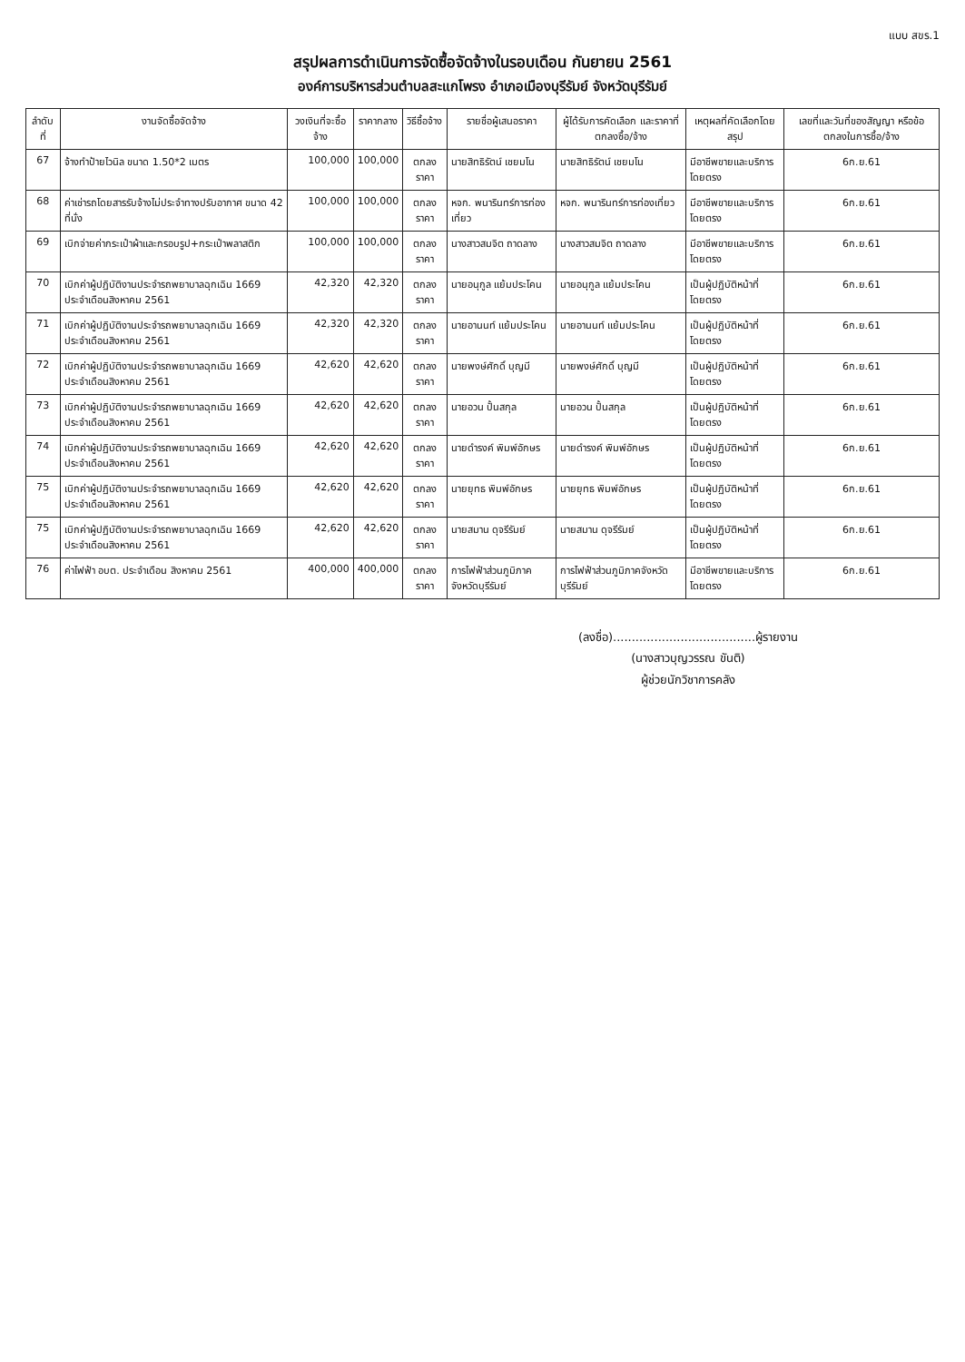แบบ สขร.1
สรุปผลการดำเนินการจัดซื้อจัดจ้างในรอบเดือน กันยายน 2561
องค์การบริหารส่วนตำบลสะแกโพรง อำเภอเมืองบุรีรัมย์ จังหวัดบุรีรัมย์
| ลำดับที่ | งานจัดซื้อจัดจ้าง | วงเงินที่จะซื้อจ้าง | ราคากลาง | วิธีซื้อจ้าง | รายชื่อผู้เสนอราคา | ผู้ได้รับการคัดเลือก และราคาที่ตกลงซื้อ/จ้าง | เหตุผลที่คัดเลือกโดยสรุป | เลขที่และวันที่ของสัญญา หรือข้อตกลงในการซื้อ/จ้าง |
| --- | --- | --- | --- | --- | --- | --- | --- | --- |
| 67 | จ้างทำป้ายไวนิล ขนาด 1.50*2 เมตร | 100,000 | 100,000 | ตกลงราคา | นายสิทธิรัตน์ เชยมโน | นายสิทธิรัตน์ เชยมโน | มีอาชีพขายและบริการ โดยตรง | 6ก.ย.61 |
| 68 | ค่าเช่ารถโดยสารรับจ้างไม่ประจำทางปรับอากาศ ขนาด 42 ที่นั่ง | 100,000 | 100,000 | ตกลงราคา | หจก. พนารินทร์การท่องเที่ยว | หจก. พนารินทร์การท่องเที่ยว | มีอาชีพขายและบริการ โดยตรง | 6ก.ย.61 |
| 69 | เบิกจ่ายค่ากระเป๋าผ้าและกรอบรูป+กระเป๋าพลาสติก | 100,000 | 100,000 | ตกลงราคา | นางสาวสมจิต ถาดลาง | นางสาวสมจิต ถาดลาง | มีอาชีพขายและบริการ โดยตรง | 6ก.ย.61 |
| 70 | เบิกค่าผู้ปฏิบัติงานประจำรถพยาบาลฉุกเฉิน 1669 ประจำเดือนสิงหาคม 2561 | 42,320 | 42,320 | ตกลงราคา | นายอนุกูล แย้มประโคน | นายอนุกูล แย้มประโคน | เป็นผู้ปฏิบัติหน้าที่โดยตรง | 6ก.ย.61 |
| 71 | เบิกค่าผู้ปฏิบัติงานประจำรถพยาบาลฉุกเฉิน 1669 ประจำเดือนสิงหาคม 2561 | 42,320 | 42,320 | ตกลงราคา | นายอานนท์ แย้มประโคน | นายอานนท์ แย้มประโคน | เป็นผู้ปฏิบัติหน้าที่โดยตรง | 6ก.ย.61 |
| 72 | เบิกค่าผู้ปฏิบัติงานประจำรถพยาบาลฉุกเฉิน 1669 ประจำเดือนสิงหาคม 2561 | 42,620 | 42,620 | ตกลงราคา | นายพงษ์ศักดิ์ บุญมี | นายพงษ์ศักดิ์ บุญมี | เป็นผู้ปฏิบัติหน้าที่โดยตรง | 6ก.ย.61 |
| 73 | เบิกค่าผู้ปฏิบัติงานประจำรถพยาบาลฉุกเฉิน 1669 ประจำเดือนสิงหาคม 2561 | 42,620 | 42,620 | ตกลงราคา | นายอวน ปั้นสกุล | นายอวน ปั้นสกุล | เป็นผู้ปฏิบัติหน้าที่โดยตรง | 6ก.ย.61 |
| 74 | เบิกค่าผู้ปฏิบัติงานประจำรถพยาบาลฉุกเฉิน 1669 ประจำเดือนสิงหาคม 2561 | 42,620 | 42,620 | ตกลงราคา | นายดำรงค์ พิมพ์อักษร | นายดำรงค์ พิมพ์อักษร | เป็นผู้ปฏิบัติหน้าที่โดยตรง | 6ก.ย.61 |
| 75 | เบิกค่าผู้ปฏิบัติงานประจำรถพยาบาลฉุกเฉิน 1669 ประจำเดือนสิงหาคม 2561 | 42,620 | 42,620 | ตกลงราคา | นายยุทธ พิมพ์อักษร | นายยุทธ พิมพ์อักษร | เป็นผู้ปฏิบัติหน้าที่โดยตรง | 6ก.ย.61 |
| 75 | เบิกค่าผู้ปฏิบัติงานประจำรถพยาบาลฉุกเฉิน 1669 ประจำเดือนสิงหาคม 2561 | 42,620 | 42,620 | ตกลงราคา | นายสมาน ดุจรีรัมย์ | นายสมาน ดุจรีรัมย์ | เป็นผู้ปฏิบัติหน้าที่โดยตรง | 6ก.ย.61 |
| 76 | ค่าไฟฟ้า อบต. ประจำเดือน สิงหาคม 2561 | 400,000 | 400,000 | ตกลงราคา | การไฟฟ้าส่วนภูมิภาคจังหวัดบุรีรัมย์ | การไฟฟ้าส่วนภูมิภาคจังหวัดบุรีรัมย์ | มีอาชีพขายและบริการ โดยตรง | 6ก.ย.61 |
(ลงชื่อ)......................................ผู้รายงาน
(นางสาวบุญวรรณ ขันติ)
ผู้ช่วยนักวิชาการคลัง